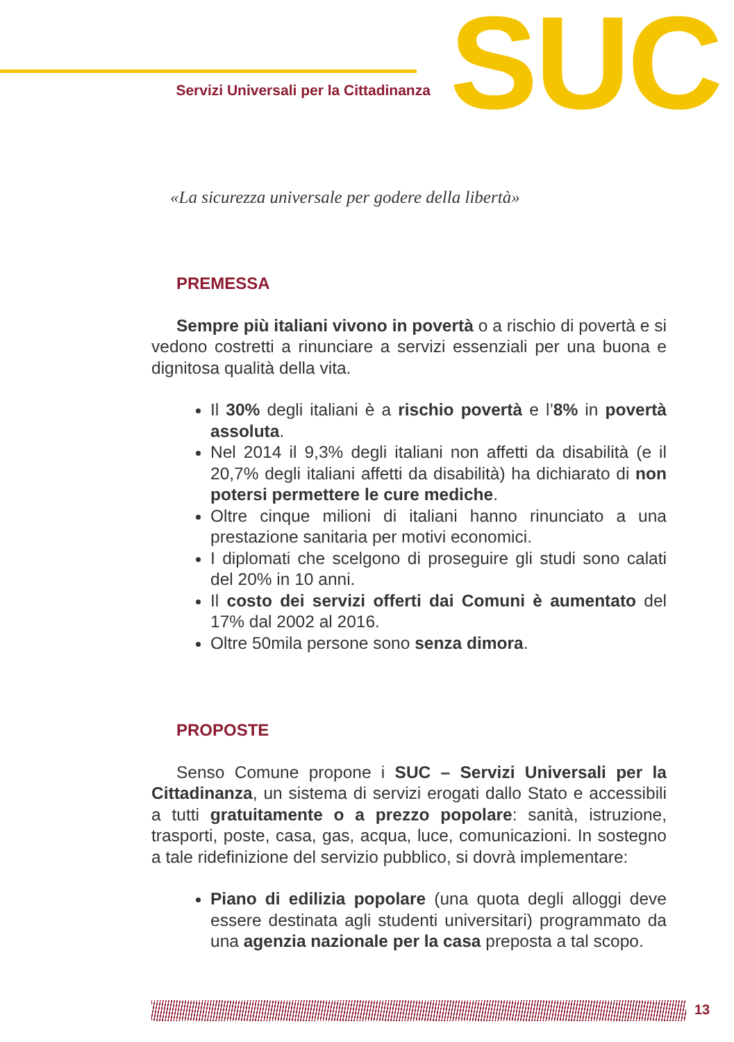Servizi Universali per la Cittadinanza
SUC
«La sicurezza universale per godere della libertà»
PREMESSA
Sempre più italiani vivono in povertà o a rischio di povertà e si vedono costretti a rinunciare a servizi essenziali per una buona e dignitosa qualità della vita.
Il 30% degli italiani è a rischio povertà e l’8% in povertà assoluta.
Nel 2014 il 9,3% degli italiani non affetti da disabilità (e il 20,7% degli italiani affetti da disabilità) ha dichiarato di non potersi permettere le cure mediche.
Oltre cinque milioni di italiani hanno rinunciato a una prestazione sanitaria per motivi economici.
I diplomati che scelgono di proseguire gli studi sono calati del 20% in 10 anni.
Il costo dei servizi offerti dai Comuni è aumentato del 17% dal 2002 al 2016.
Oltre 50mila persone sono senza dimora.
PROPOSTE
Senso Comune propone i SUC – Servizi Universali per la Cittadinanza, un sistema di servizi erogati dallo Stato e accessibili a tutti gratuitamente o a prezzo popolare: sanità, istruzione, trasporti, poste, casa, gas, acqua, luce, comunicazioni. In sostegno a tale ridefinizione del servizio pubblico, si dovrà implementare:
Piano di edilizia popolare (una quota degli alloggi deve essere destinata agli studenti universitari) programmato da una agenzia nazionale per la casa preposta a tal scopo.
13